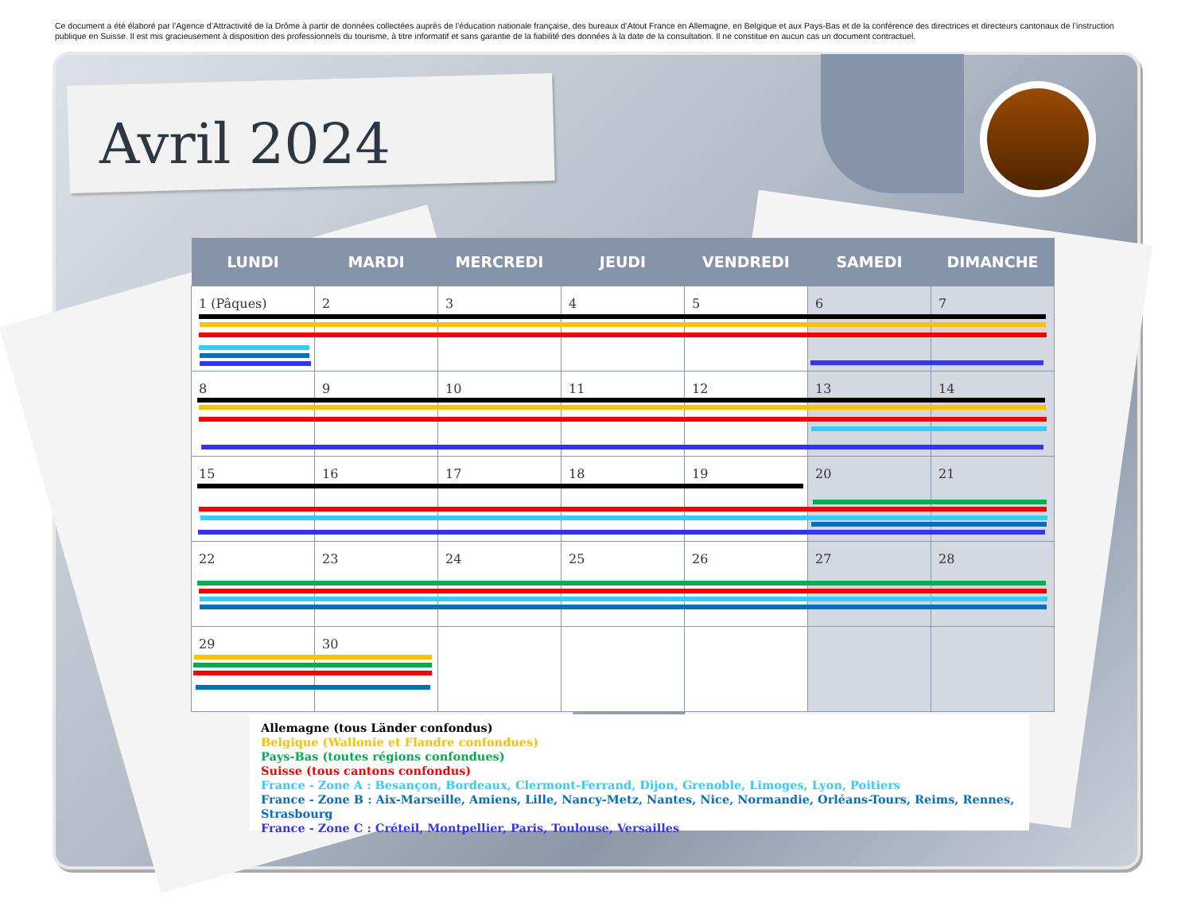Ce document a été élaboré par l’Agence d’Attractivité de la Drôme à partir de données collectées auprès de l’éducation nationale française, des bureaux d’Atout France en Allemagne, en Belgique et aux Pays-Bas et de la conférence des directrices et directeurs cantonaux de l’instruction publique en Suisse. Il est mis gracieusement à disposition des professionnels du tourisme, à titre informatif et sans garantie de la fiabilité des données à la date de la consultation. Il ne constitue en aucun cas un document contractuel.
Avril 2024
| LUNDI | MARDI | MERCREDI | JEUDI | VENDREDI | SAMEDI | DIMANCHE |
| --- | --- | --- | --- | --- | --- | --- |
| 1 (Pâques) | 2 | 3 | 4 | 5 | 6 | 7 |
| 8 | 9 | 10 | 11 | 12 | 13 | 14 |
| 15 | 16 | 17 | 18 | 19 | 20 | 21 |
| 22 | 23 | 24 | 25 | 26 | 27 | 28 |
| 29 | 30 | | | | | |
Allemagne (tous Länder confondus)
Belgique (Wallonie et Flandre confondues)
Pays-Bas (toutes régions confondues)
Suisse (tous cantons confondus)
France - Zone A : Besançon, Bordeaux, Clermont-Ferrand, Dijon, Grenoble, Limoges, Lyon, Poitiers
France - Zone B : Aix-Marseille, Amiens, Lille, Nancy-Metz, Nantes, Nice, Normandie, Orléans-Tours, Reims, Rennes, Strasbourg
France - Zone C : Créteil, Montpellier, Paris, Toulouse, Versailles